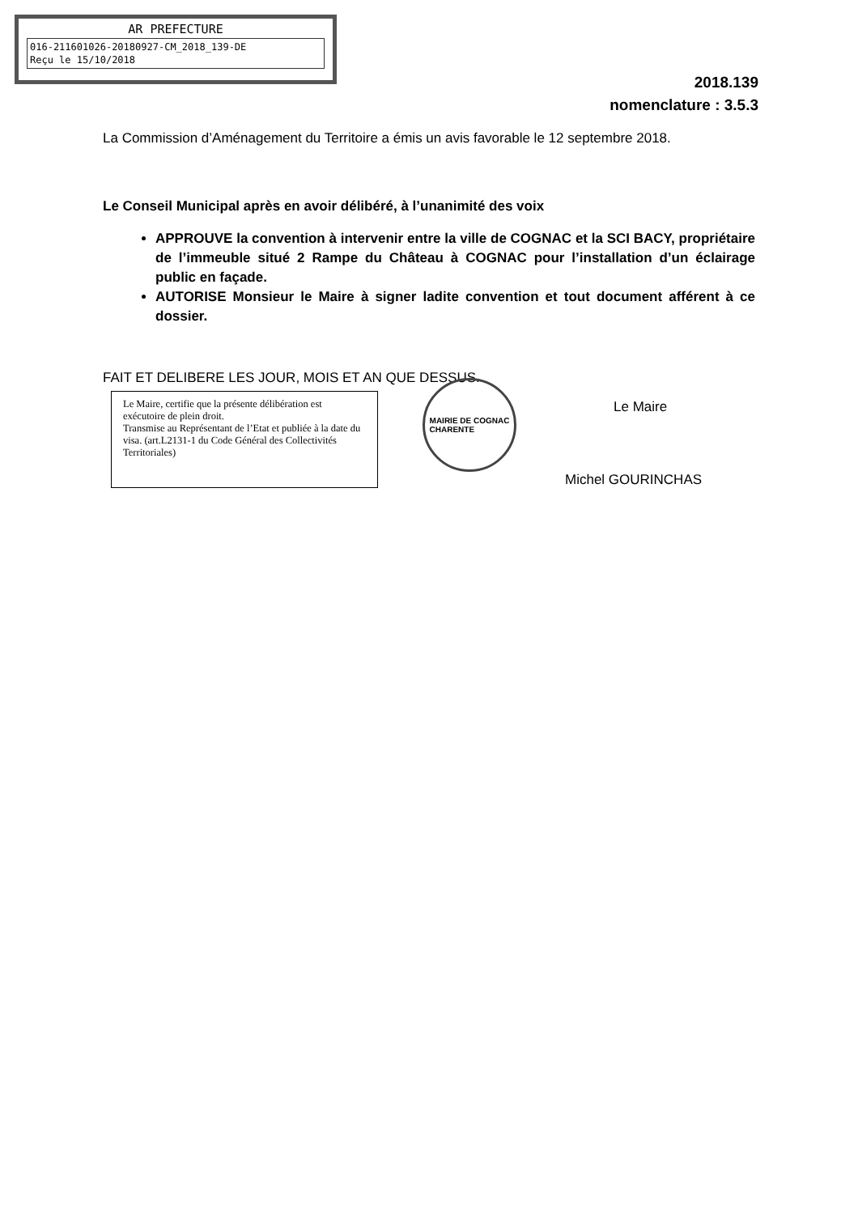AR PREFECTURE
016-211601026-20180927-CM_2018_139-DE
Reçu le 15/10/2018
2018.139
nomenclature : 3.5.3
La Commission d’Aménagement du Territoire a émis un avis favorable le 12 septembre 2018.
Le Conseil Municipal après en avoir délibéré, à l’unanimité des voix
APPROUVE la convention à intervenir entre la ville de COGNAC et la SCI BACY, propriétaire de l’immeuble situé 2 Rampe du Château à COGNAC pour l’installation d’un éclairage public en façade.
AUTORISE Monsieur le Maire à signer ladite convention et tout document afférent à ce dossier.
FAIT ET DELIBERE LES JOUR, MOIS ET AN QUE DESSUS.
Le Maire, certifie que la présente délibération est exécutoire de plein droit.
Transmise au Représentant de l’Etat et publiée à la date du visa. (art.L2131-1 du Code Général des Collectivités Territoriales)
MAIRIE DE COGNAC
CHARENTE
Le Maire
Michel GOURINCHAS